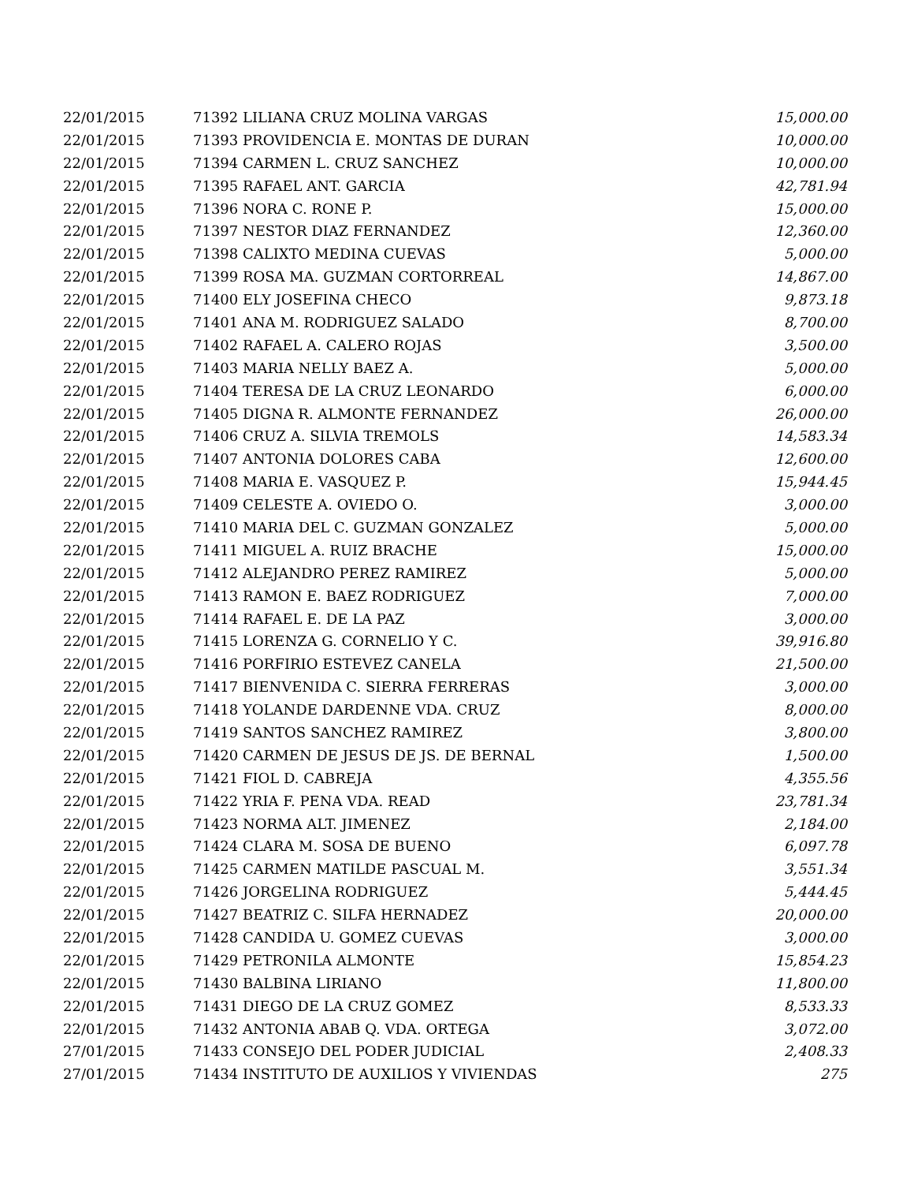| 22/01/2015 | 71392 LILIANA CRUZ MOLINA VARGAS | 15,000.00 |
| 22/01/2015 | 71393 PROVIDENCIA E. MONTAS DE DURAN | 10,000.00 |
| 22/01/2015 | 71394 CARMEN L. CRUZ SANCHEZ | 10,000.00 |
| 22/01/2015 | 71395 RAFAEL ANT. GARCIA | 42,781.94 |
| 22/01/2015 | 71396 NORA C. RONE P. | 15,000.00 |
| 22/01/2015 | 71397 NESTOR DIAZ FERNANDEZ | 12,360.00 |
| 22/01/2015 | 71398 CALIXTO MEDINA CUEVAS | 5,000.00 |
| 22/01/2015 | 71399 ROSA MA. GUZMAN CORTORREAL | 14,867.00 |
| 22/01/2015 | 71400 ELY JOSEFINA CHECO | 9,873.18 |
| 22/01/2015 | 71401 ANA M. RODRIGUEZ SALADO | 8,700.00 |
| 22/01/2015 | 71402 RAFAEL A. CALERO ROJAS | 3,500.00 |
| 22/01/2015 | 71403 MARIA NELLY BAEZ A. | 5,000.00 |
| 22/01/2015 | 71404 TERESA DE LA CRUZ LEONARDO | 6,000.00 |
| 22/01/2015 | 71405 DIGNA R. ALMONTE FERNANDEZ | 26,000.00 |
| 22/01/2015 | 71406 CRUZ A. SILVIA TREMOLS | 14,583.34 |
| 22/01/2015 | 71407 ANTONIA DOLORES CABA | 12,600.00 |
| 22/01/2015 | 71408 MARIA E. VASQUEZ P. | 15,944.45 |
| 22/01/2015 | 71409 CELESTE A. OVIEDO O. | 3,000.00 |
| 22/01/2015 | 71410 MARIA DEL C. GUZMAN GONZALEZ | 5,000.00 |
| 22/01/2015 | 71411 MIGUEL A. RUIZ BRACHE | 15,000.00 |
| 22/01/2015 | 71412 ALEJANDRO PEREZ RAMIREZ | 5,000.00 |
| 22/01/2015 | 71413 RAMON E. BAEZ RODRIGUEZ | 7,000.00 |
| 22/01/2015 | 71414 RAFAEL E. DE LA PAZ | 3,000.00 |
| 22/01/2015 | 71415 LORENZA G. CORNELIO Y C. | 39,916.80 |
| 22/01/2015 | 71416 PORFIRIO ESTEVEZ CANELA | 21,500.00 |
| 22/01/2015 | 71417 BIENVENIDA C. SIERRA FERRERAS | 3,000.00 |
| 22/01/2015 | 71418 YOLANDE DARDENNE VDA. CRUZ | 8,000.00 |
| 22/01/2015 | 71419 SANTOS SANCHEZ RAMIREZ | 3,800.00 |
| 22/01/2015 | 71420 CARMEN DE JESUS DE JS. DE BERNAL | 1,500.00 |
| 22/01/2015 | 71421 FIOL D. CABREJA | 4,355.56 |
| 22/01/2015 | 71422 YRIA F. PENA VDA. READ | 23,781.34 |
| 22/01/2015 | 71423 NORMA ALT. JIMENEZ | 2,184.00 |
| 22/01/2015 | 71424 CLARA M. SOSA DE BUENO | 6,097.78 |
| 22/01/2015 | 71425 CARMEN MATILDE PASCUAL M. | 3,551.34 |
| 22/01/2015 | 71426 JORGELINA RODRIGUEZ | 5,444.45 |
| 22/01/2015 | 71427 BEATRIZ C. SILFA HERNADEZ | 20,000.00 |
| 22/01/2015 | 71428 CANDIDA U. GOMEZ CUEVAS | 3,000.00 |
| 22/01/2015 | 71429 PETRONILA ALMONTE | 15,854.23 |
| 22/01/2015 | 71430 BALBINA LIRIANO | 11,800.00 |
| 22/01/2015 | 71431 DIEGO DE LA CRUZ GOMEZ | 8,533.33 |
| 22/01/2015 | 71432 ANTONIA ABAB Q. VDA. ORTEGA | 3,072.00 |
| 27/01/2015 | 71433 CONSEJO DEL PODER JUDICIAL | 2,408.33 |
| 27/01/2015 | 71434 INSTITUTO DE AUXILIOS Y VIVIENDAS | 275 |